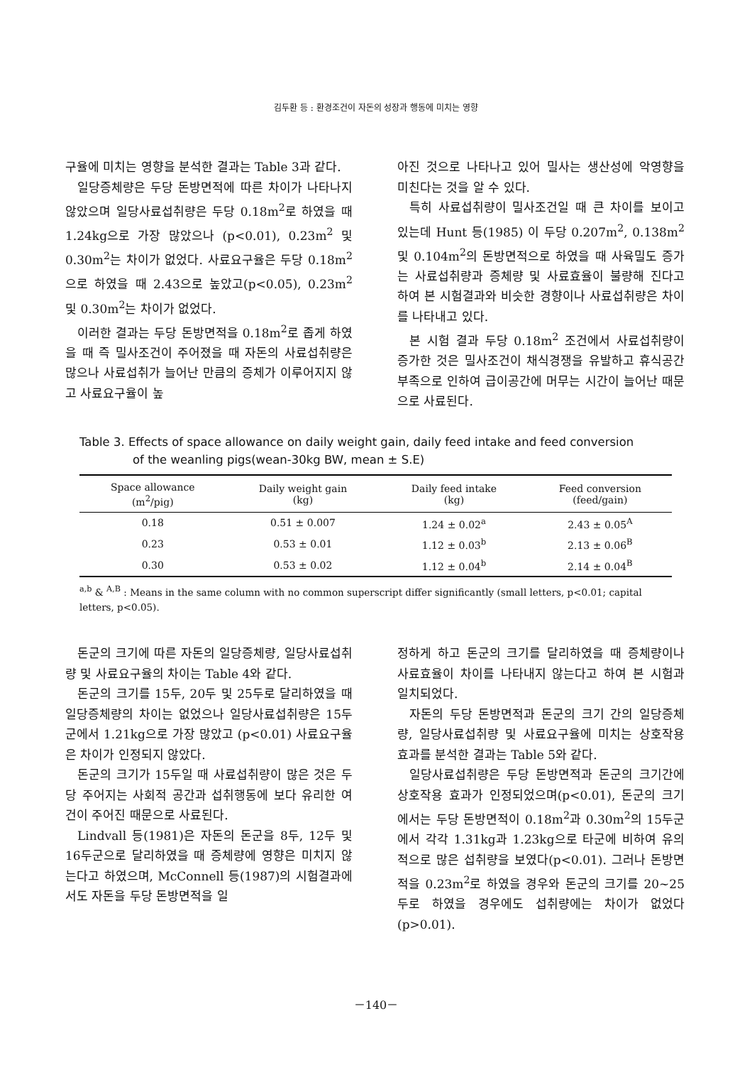김두환 등 : 환경조건이 자돈의 성장과 행동에 미치는 영향
구율에 미치는 영향을 분석한 결과는 Table 3과 같다.
일당증체량은 두당 돈방면적에 따른 차이가 나타나지 않았으며 일당사료섭취량은 두당 0.18m<sup>2</sup>로 하였을 때 1.24kg으로 가장 많았으나 (p<0.01), 0.23m<sup>2</sup> 및 0.30m<sup>2</sup>는 차이가 없었다. 사료요구율은 두당 0.18m<sup>2</sup>으로 하였을 때 2.43으로 높았고(p<0.05), 0.23m<sup>2</sup> 및 0.30m<sup>2</sup>는 차이가 없었다.
이러한 결과는 두당 돈방면적을 0.18m<sup>2</sup>로 좁게 하였을 때 즉 밀사조건이 주어졌을 때 자돈의 사료섭취량은 많으나 사료섭취가 늘어난 만큼의 증체가 이루어지지 않고 사료요구율이 높
아진 것으로 나타나고 있어 밀사는 생산성에 악영향을 미친다는 것을 알 수 있다.
특히 사료섭취량이 밀사조건일 때 큰 차이를 보이고 있는데 Hunt 등(1985) 이 두당 0.207m<sup>2</sup>, 0.138m<sup>2</sup> 및 0.104m<sup>2</sup>의 돈방면적으로 하였을 때 사육밀도 증가는 사료섭취량과 증체량 및 사료효율이 불량해 진다고 하여 본 시험결과와 비슷한 경향이나 사료섭취량은 차이를 나타내고 있다.
본 시험 결과 두당 0.18m<sup>2</sup> 조건에서 사료섭취량이 증가한 것은 밀사조건이 채식경쟁을 유발하고 휴식공간 부족으로 인하여 급이공간에 머무는 시간이 늘어난 때문으로 사료된다.
Table 3. Effects of space allowance on daily weight gain, daily feed intake and feed conversion
of the weanling pigs(wean-30kg BW, mean ± S.E)
| Space allowance (m<sup>2</sup>/pig) | Daily weight gain (kg) | Daily feed intake (kg) | Feed conversion (feed/gain) |
| --- | --- | --- | --- |
| 0.18 | 0.51 ± 0.007 | 1.24 ± 0.02<sup>a</sup> | 2.43 ± 0.05<sup>A</sup> |
| 0.23 | 0.53 ± 0.01 | 1.12 ± 0.03<sup>b</sup> | 2.13 ± 0.06<sup>B</sup> |
| 0.30 | 0.53 ± 0.02 | 1.12 ± 0.04<sup>b</sup> | 2.14 ± 0.04<sup>B</sup> |
<sup>a,b</sup> & <sup>A,B</sup> : Means in the same column with no common superscript differ significantly (small letters, p<0.01; capital letters, p<0.05).
돈군의 크기에 따른 자돈의 일당증체량, 일당사료섭취량 및 사료요구율의 차이는 Table 4와 같다.
돈군의 크기를 15두, 20두 및 25두로 달리하였을 때 일당증체량의 차이는 없었으나 일당사료섭취량은 15두군에서 1.21kg으로 가장 많았고 (p<0.01) 사료요구율은 차이가 인정되지 않았다.
돈군의 크기가 15두일 때 사료섭취량이 많은 것은 두당 주어지는 사회적 공간과 섭취행동에 보다 유리한 여건이 주어진 때문으로 사료된다.
Lindvall 등(1981)은 자돈의 돈군을 8두, 12두 및 16두군으로 달리하였을 때 증체량에 영향은 미치지 않는다고 하였으며, McConnell 등(1987)의 시험결과에서도 자돈을 두당 돈방면적을 일
정하게 하고 돈군의 크기를 달리하였을 때 증체량이나 사료효율이 차이를 나타내지 않는다고 하여 본 시험과 일치되었다.
자돈의 두당 돈방면적과 돈군의 크기 간의 일당증체량, 일당사료섭취량 및 사료요구율에 미치는 상호작용 효과를 분석한 결과는 Table 5와 같다.
일당사료섭취량은 두당 돈방면적과 돈군의 크기간에 상호작용 효과가 인정되었으며(p<0.01), 돈군의 크기에서는 두당 돈방면적이 0.18m<sup>2</sup>과 0.30m<sup>2</sup>의 15두군에서 각각 1.31kg과 1.23kg으로 타군에 비하여 유의적으로 많은 섭취량을 보였다(p<0.01). 그러나 돈방면적을 0.23m<sup>2</sup>로 하였을 경우와 돈군의 크기를 20~25두로 하였을 경우에도 섭취량에는 차이가 없었다 (p>0.01).
－140－